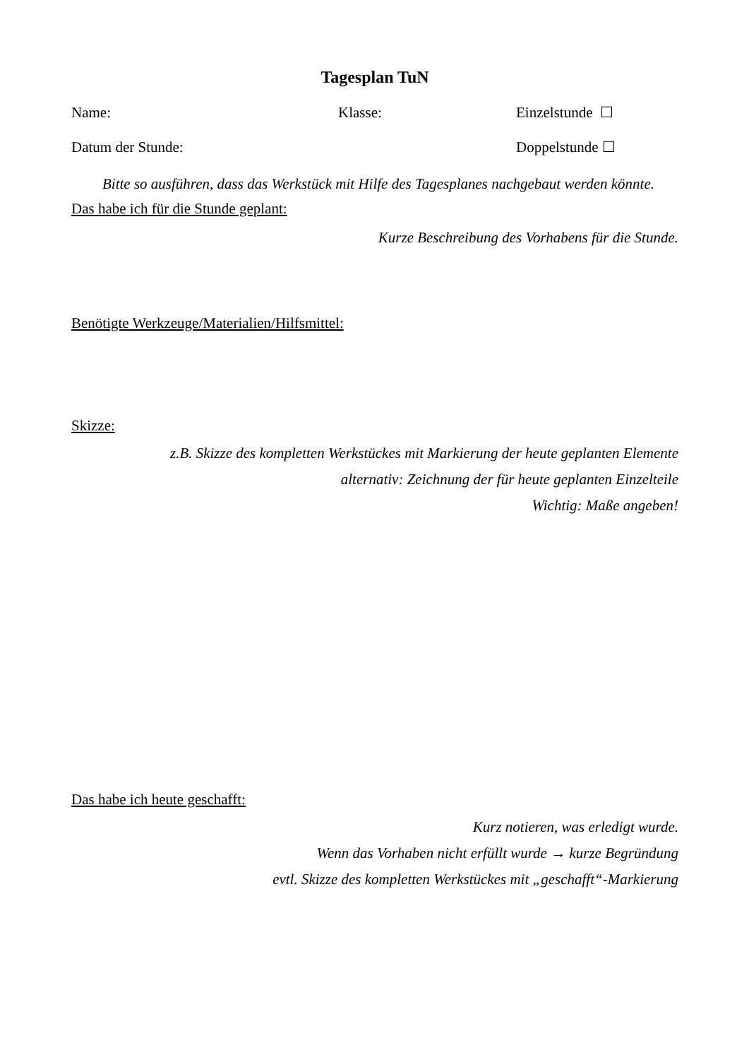Tagesplan TuN
Name: Klasse: Einzelstunde ☐
Datum der Stunde: Doppelstunde ☐
Bitte so ausführen, dass das Werkstück mit Hilfe des Tagesplanes nachgebaut werden könnte.
Das habe ich für die Stunde geplant:
Kurze Beschreibung des Vorhabens für die Stunde.
Benötigte Werkzeuge/Materialien/Hilfsmittel:
Skizze:
z.B. Skizze des kompletten Werkstückes mit Markierung der heute geplanten Elemente
alternativ: Zeichnung der für heute geplanten Einzelteile
Wichtig: Maße angeben!
Das habe ich heute geschafft:
Kurz notieren, was erledigt wurde.
Wenn das Vorhaben nicht erfüllt wurde → kurze Begründung
evtl. Skizze des kompletten Werkstückes mit „geschafft“-Markierung